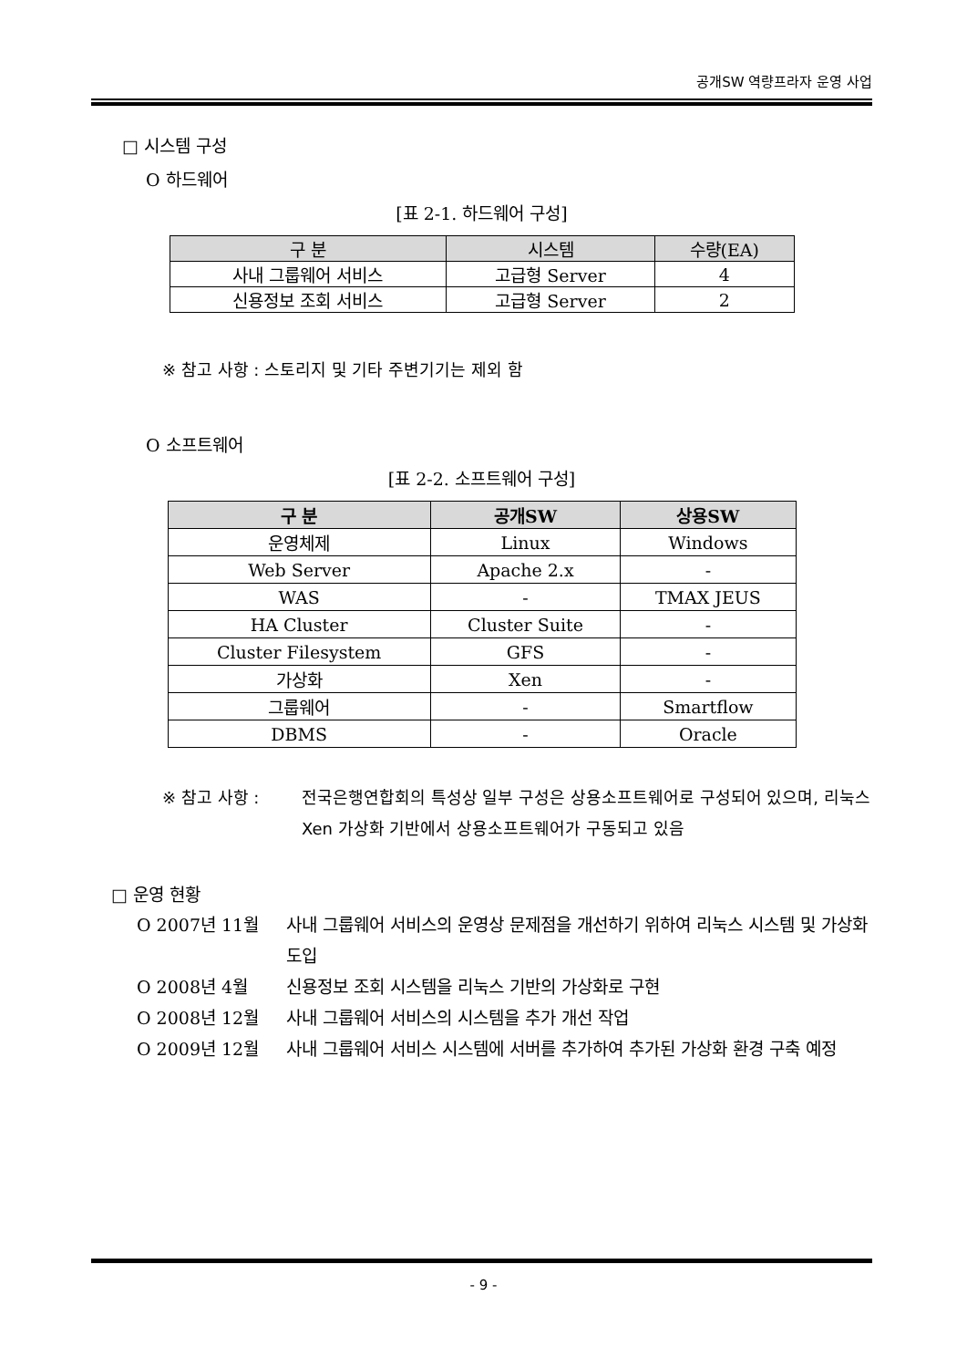공개SW 역량프라자 운영 사업
□ 시스템 구성
O 하드웨어
[표 2-1. 하드웨어 구성]
| 구 분 | 시스템 | 수량(EA) |
| --- | --- | --- |
| 사내 그룹웨어 서비스 | 고급형 Server | 4 |
| 신용정보 조회 서비스 | 고급형 Server | 2 |
※ 참고 사항 : 스토리지 및 기타 주변기기는 제외 함
O 소프트웨어
[표 2-2. 소프트웨어 구성]
| 구 분 | 공개SW | 상용SW |
| --- | --- | --- |
| 운영체제 | Linux | Windows |
| Web Server | Apache 2.x | - |
| WAS | - | TMAX JEUS |
| HA Cluster | Cluster Suite | - |
| Cluster Filesystem | GFS | - |
| 가상화 | Xen | - |
| 그룹웨어 | - | Smartflow |
| DBMS | - | Oracle |
※ 참고 사항 : 전국은행연합회의 특성상 일부 구성은 상용소프트웨어로 구성되어 있으며, 리눅스 Xen 가상화 기반에서 상용소프트웨어가 구동되고 있음
□ 운영 현황
O 2007년 11월 사내 그룹웨어 서비스의 운영상 문제점을 개선하기 위하여 리눅스 시스템 및 가상화 도입
O 2008년 4월 신용정보 조회 시스템을 리눅스 기반의 가상화로 구현
O 2008년 12월 사내 그룹웨어 서비스의 시스템을 추가 개선 작업
O 2009년 12월 사내 그룹웨어 서비스 시스템에 서버를 추가하여 추가된 가상화 환경 구축 예정
- 9 -